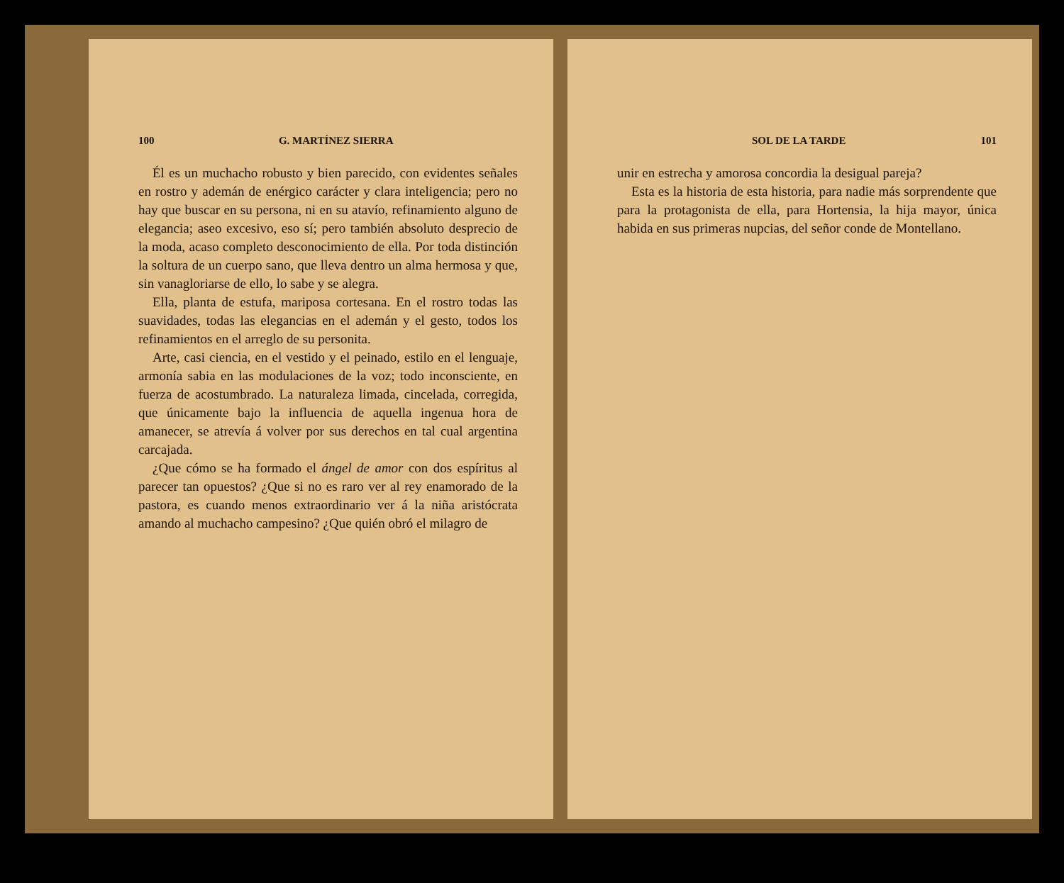100 G. MARTÍNEZ SIERRA
Él es un muchacho robusto y bien parecido, con evidentes señales en rostro y ademán de enérgico carácter y clara inteligencia; pero no hay que buscar en su persona, ni en su atavío, refinamiento alguno de elegancia; aseo excesivo, eso sí; pero también absoluto desprecio de la moda, acaso completo desconocimiento de ella. Por toda distinción la soltura de un cuerpo sano, que lleva dentro un alma hermosa y que, sin vanagloriarse de ello, lo sabe y se alegra.
Ella, planta de estufa, mariposa cortesana. En el rostro todas las suavidades, todas las elegancias en el ademán y el gesto, todos los refinamientos en el arreglo de su personita.
Arte, casi ciencia, en el vestido y el peinado, estilo en el lenguaje, armonía sabia en las modulaciones de la voz; todo inconsciente, en fuerza de acostumbrado. La naturaleza limada, cincelada, corregida, que únicamente bajo la influencia de aquella ingenua hora de amanecer, se atrevía á volver por sus derechos en tal cual argentina carcajada.
¿Que cómo se ha formado el ángel de amor con dos espíritus al parecer tan opuestos? ¿Que si no es raro ver al rey enamorado de la pastora, es cuando menos extraordinario ver á la niña aristócrata amando al muchacho campesino? ¿Que quién obró el milagro de
SOL DE LA TARDE 101
unir en estrecha y amorosa concordia la desigual pareja?
Esta es la historia de esta historia, para nadie más sorprendente que para la protagonista de ella, para Hortensia, la hija mayor, única habida en sus primeras nupcias, del señor conde de Montellano.